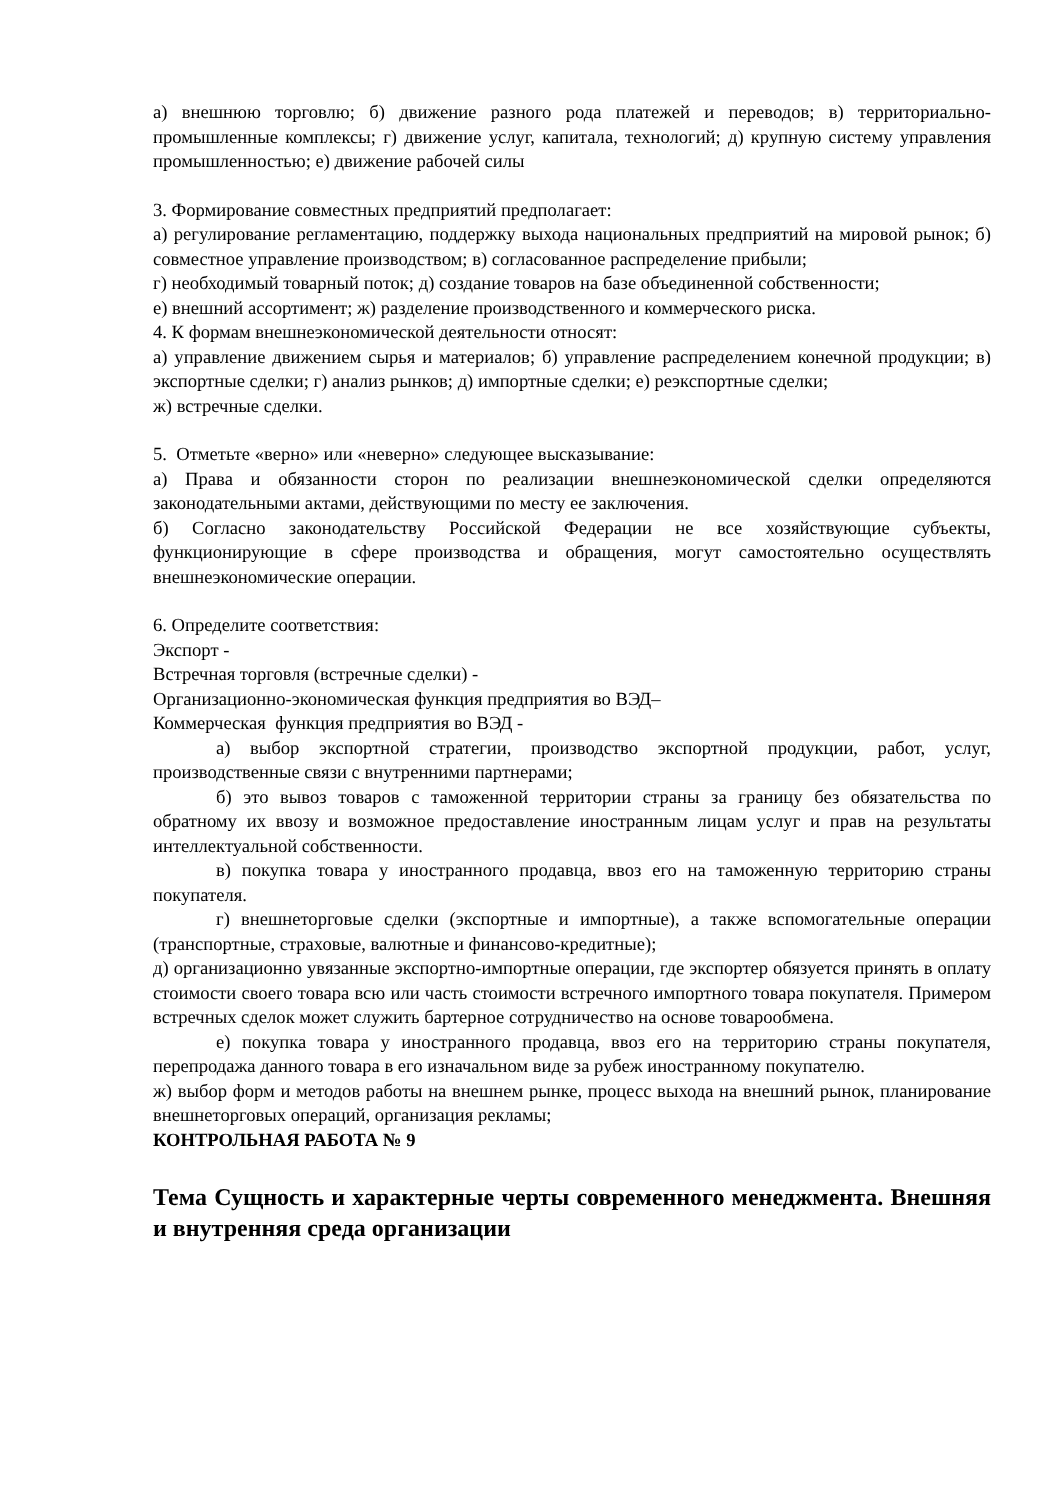а) внешнюю торговлю; б) движение разного рода платежей и переводов; в) территориально-промышленные комплексы; г) движение услуг, капитала, технологий; д) крупную систему управления промышленностью; е) движение рабочей силы
3. Формирование совместных предприятий предполагает:
а) регулирование регламентацию, поддержку выхода национальных предприятий на мировой рынок; б) совместное управление производством; в) согласованное распределение прибыли;
г) необходимый товарный поток; д) создание товаров на базе объединенной собственности;
е) внешний ассортимент; ж) разделение производственного и коммерческого риска.
4. К формам внешнеэкономической деятельности относят:
а) управление движением сырья и материалов; б) управление распределением конечной продукции; в) экспортные сделки; г) анализ рынков; д) импортные сделки; е) реэкспортные сделки;
ж) встречные сделки.
5. Отметьте «верно» или «неверно» следующее высказывание:
а) Права и обязанности сторон по реализации внешнеэкономической сделки определяются законодательными актами, действующими по месту ее заключения.
б) Согласно законодательству Российской Федерации не все хозяйствующие субъекты, функционирующие в сфере производства и обращения, могут самостоятельно осуществлять внешнеэкономические операции.
6. Определите соответствия:
Экспорт -
Встречная торговля (встречные сделки) -
Организационно-экономическая функция предприятия во ВЭД–
Коммерческая функция предприятия во ВЭД -
а) выбор экспортной стратегии, производство экспортной продукции, работ, услуг, производственные связи с внутренними партнерами;
б) это вывоз товаров с таможенной территории страны за границу без обязательства по обратному их ввозу и возможное предоставление иностранным лицам услуг и прав на результаты интеллектуальной собственности.
в) покупка товара у иностранного продавца, ввоз его на таможенную территорию страны покупателя.
г) внешнеторговые сделки (экспортные и импортные), а также вспомогательные операции (транспортные, страховые, валютные и финансово-кредитные);
д) организационно увязанные экспортно-импортные операции, где экспортер обязуется принять в оплату стоимости своего товара всю или часть стоимости встречного импортного товара покупателя. Примером встречных сделок может служить бартерное сотрудничество на основе товарообмена.
е) покупка товара у иностранного продавца, ввоз его на территорию страны покупателя, перепродажа данного товара в его изначальном виде за рубеж иностранному покупателю.
ж) выбор форм и методов работы на внешнем рынке, процесс выхода на внешний рынок, планирование внешнеторговых операций, организация рекламы;
КОНТРОЛЬНАЯ РАБОТА № 9
Тема Сущность и характерные черты современного менеджмента. Внешняя и внутренняя среда организации